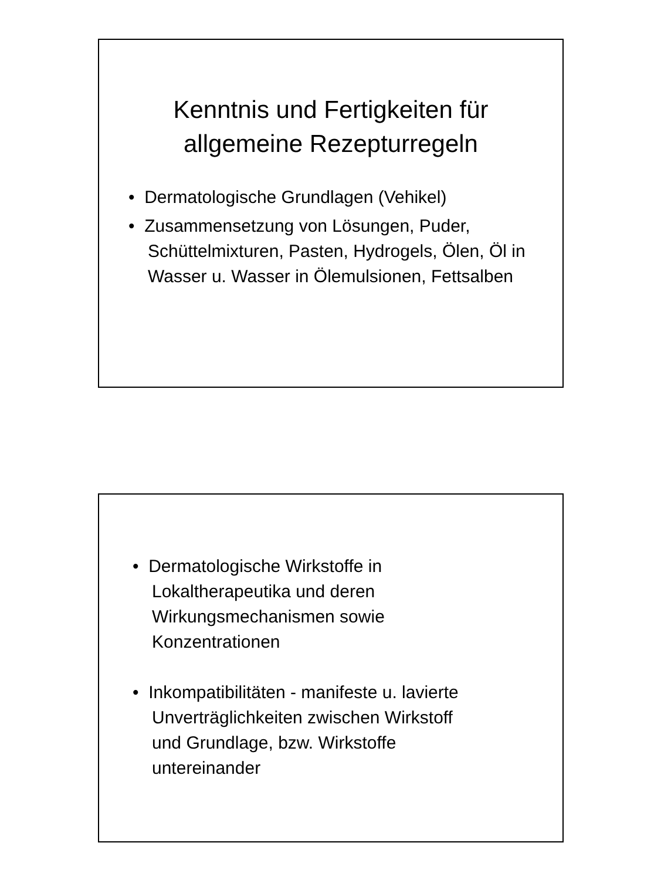Kenntnis und Fertigkeiten für
allgemeine Rezepturregeln
• Dermatologische Grundlagen (Vehikel)
• Zusammensetzung von Lösungen, Puder, Schüttelmixturen, Pasten, Hydrogels, Ölen, Öl in Wasser u. Wasser in Ölemulsionen, Fettsalben
• Dermatologische Wirkstoffe in
Lokaltherapeutika und deren
Wirkungsmechanismen sowie
Konzentrationen
• Inkompatibilitäten - manifeste u. lavierte
Unverträglichkeiten zwischen Wirkstoff
und Grundlage, bzw. Wirkstoffe
untereinander